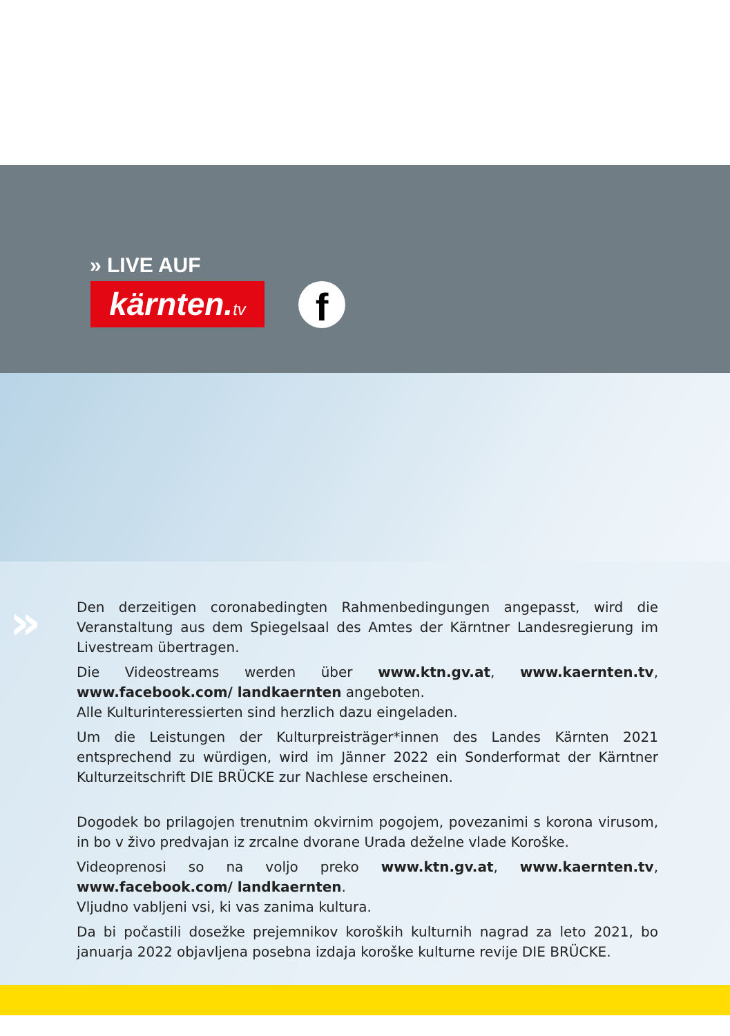» LIVE AUF
kärnten.tv
f
»
Den derzeitigen coronabedingten Rahmenbedingungen angepasst, wird die Veranstaltung aus dem Spiegelsaal des Amtes der Kärntner Landesregierung im Livestream übertragen.
Die Videostreams werden über www.ktn.gv.at, www.kaernten.tv, www.facebook.com/ landkaernten angeboten.
Alle Kulturinteressierten sind herzlich dazu eingeladen.
Um die Leistungen der Kulturpreisträger*innen des Landes Kärnten 2021 entsprechend zu würdigen, wird im Jänner 2022 ein Sonderformat der Kärntner Kulturzeitschrift DIE BRÜCKE zur Nachlese erscheinen.
Dogodek bo prilagojen trenutnim okvirnim pogojem, povezanimi s korona virusom, in bo v živo predvajan iz zrcalne dvorane Urada deželne vlade Koroške.
Videoprenosi so na voljo preko www.ktn.gv.at, www.kaernten.tv, www.facebook.com/ landkaernten.
Vljudno vabljeni vsi, ki vas zanima kultura.
Da bi počastili dosežke prejemnikov koroških kulturnih nagrad za leto 2021, bo januarja 2022 objavljena posebna izdaja koroške kulturne revije DIE BRÜCKE.